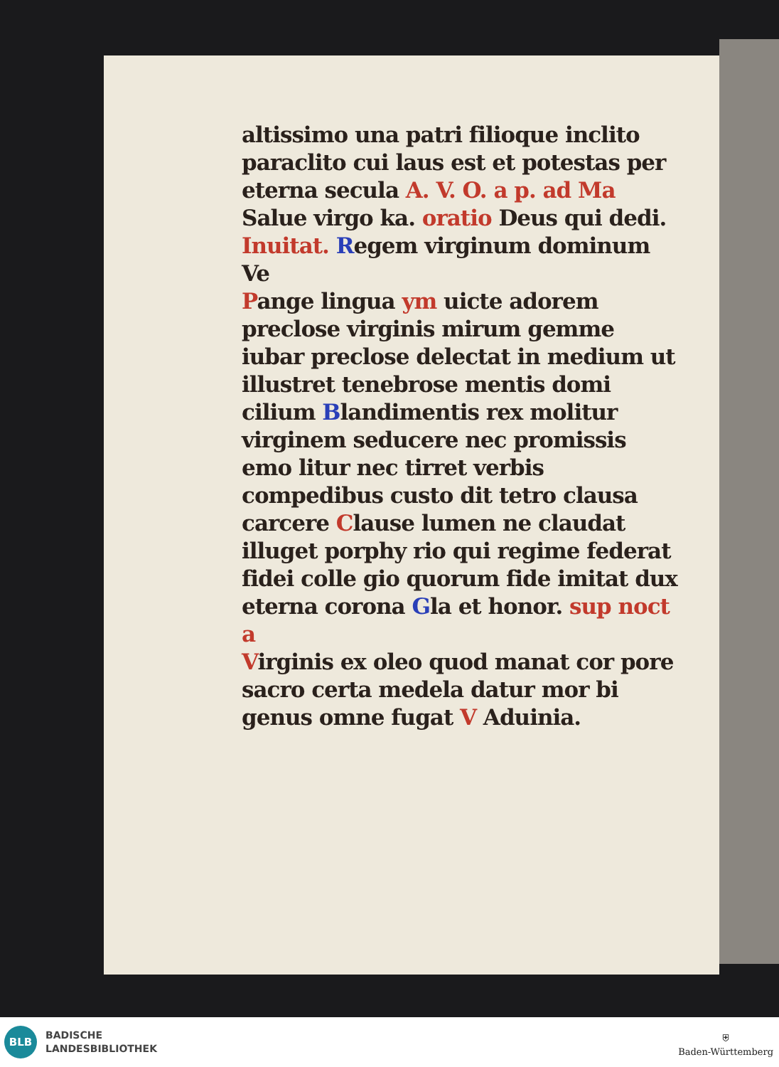altissimo una patri filioque inclito paraclito cui laus est et potestas per eterna secula A. V. O. a p. ad Ma Salue virgo ka. oratio Deus qui dedi. Inuitat. Regem virginum dominum Ve
Pange lingua ym uicte adorem
preclose virginis mirum gemme iubar preclose delectat in medium ut illustret tenebrose mentis domi cilium Blandimentis rex molitur virginem seducere nec promissis emo litur nec tirret verbis compedibus custo dit tetro clausa carcere Clause lumen ne claudat illuget porphy rio qui regime federat fidei colle gio quorum fide imitat dux eterna corona Gla et honor. sup noct a
Virginis ex oleo quod manat cor pore sacro certa medela datur mor bi genus omne fugat V Aduinia.
BLB
BADISCHE
LANDESBIBLIOTHEK
⛨
Baden-Württemberg